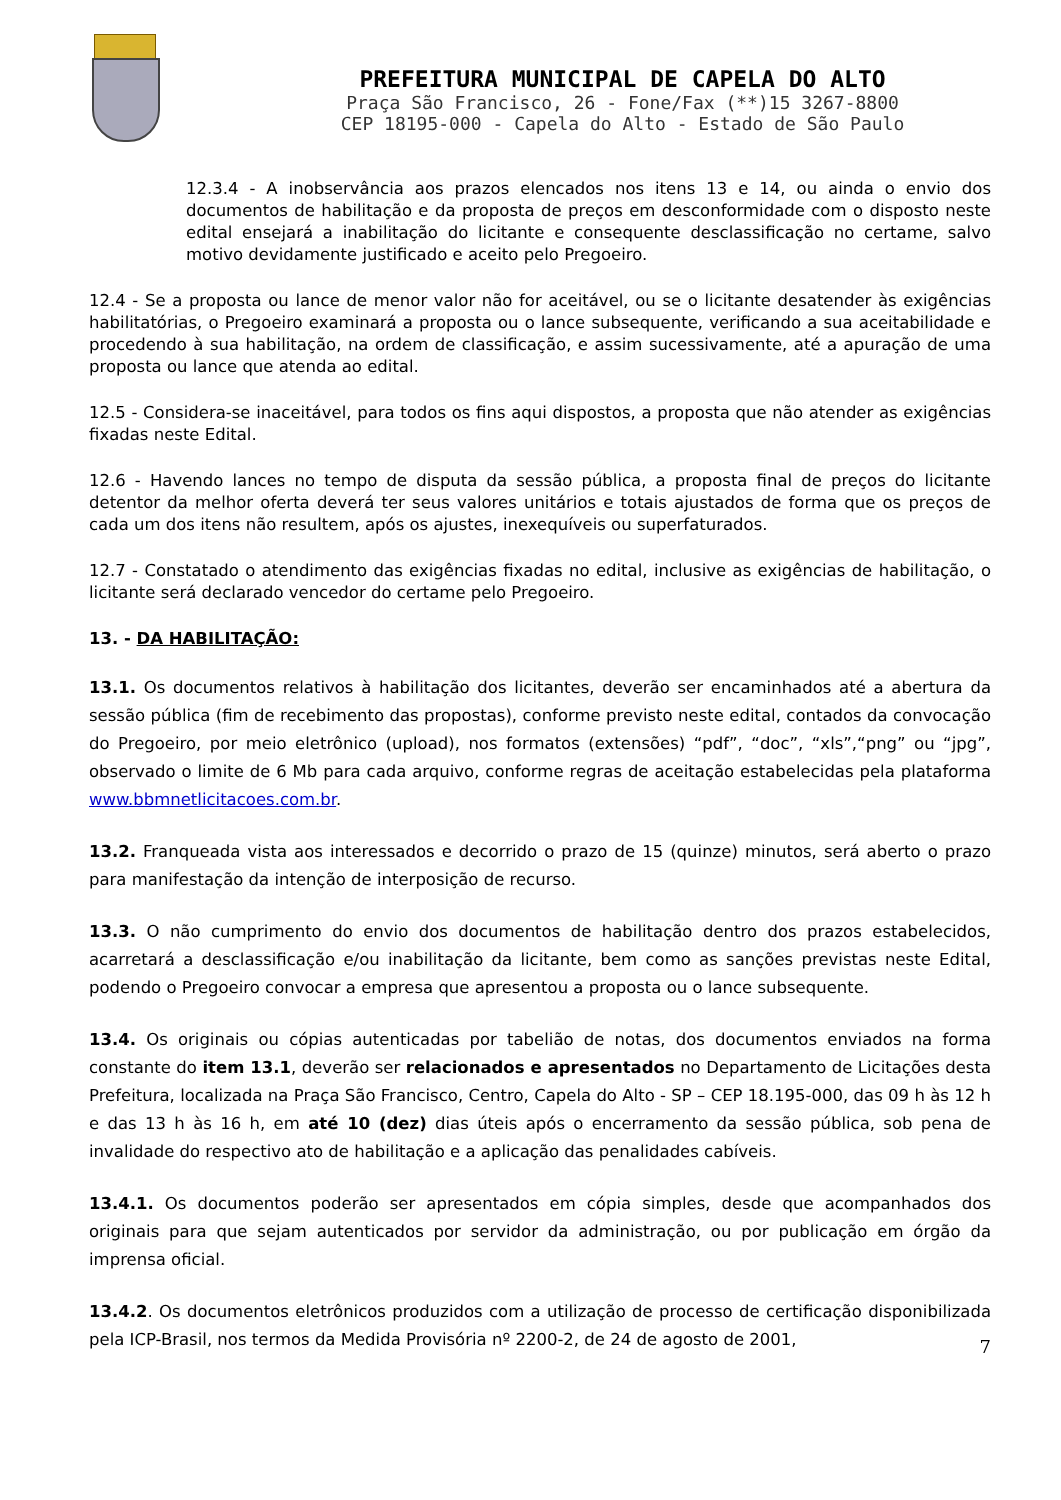PREFEITURA MUNICIPAL DE CAPELA DO ALTO
Praça São Francisco, 26 - Fone/Fax (**)15 3267-8800
CEP 18195-000 - Capela do Alto - Estado de São Paulo
12.3.4 - A inobservância aos prazos elencados nos itens 13 e 14, ou ainda o envio dos documentos de habilitação e da proposta de preços em desconformidade com o disposto neste edital ensejará a inabilitação do licitante e consequente desclassificação no certame, salvo motivo devidamente justificado e aceito pelo Pregoeiro.
12.4 - Se a proposta ou lance de menor valor não for aceitável, ou se o licitante desatender às exigências habilitatórias, o Pregoeiro examinará a proposta ou o lance subsequente, verificando a sua aceitabilidade e procedendo à sua habilitação, na ordem de classificação, e assim sucessivamente, até a apuração de uma proposta ou lance que atenda ao edital.
12.5 - Considera-se inaceitável, para todos os fins aqui dispostos, a proposta que não atender as exigências fixadas neste Edital.
12.6 - Havendo lances no tempo de disputa da sessão pública, a proposta final de preços do licitante detentor da melhor oferta deverá ter seus valores unitários e totais ajustados de forma que os preços de cada um dos itens não resultem, após os ajustes, inexequíveis ou superfaturados.
12.7 - Constatado o atendimento das exigências fixadas no edital, inclusive as exigências de habilitação, o licitante será declarado vencedor do certame pelo Pregoeiro.
13. - DA HABILITAÇÃO:
13.1. Os documentos relativos à habilitação dos licitantes, deverão ser encaminhados até a abertura da sessão pública (fim de recebimento das propostas), conforme previsto neste edital, contados da convocação do Pregoeiro, por meio eletrônico (upload), nos formatos (extensões) “pdf”, “doc”, “xls”,“png” ou “jpg”, observado o limite de 6 Mb para cada arquivo, conforme regras de aceitação estabelecidas pela plataforma www.bbmnetlicitacoes.com.br.
13.2. Franqueada vista aos interessados e decorrido o prazo de 15 (quinze) minutos, será aberto o prazo para manifestação da intenção de interposição de recurso.
13.3. O não cumprimento do envio dos documentos de habilitação dentro dos prazos estabelecidos, acarretará a desclassificação e/ou inabilitação da licitante, bem como as sanções previstas neste Edital, podendo o Pregoeiro convocar a empresa que apresentou a proposta ou o lance subsequente.
13.4. Os originais ou cópias autenticadas por tabelião de notas, dos documentos enviados na forma constante do item 13.1, deverão ser relacionados e apresentados no Departamento de Licitações desta Prefeitura, localizada na Praça São Francisco, Centro, Capela do Alto - SP – CEP 18.195-000, das 09 h às 12 h e das 13 h às 16 h, em até 10 (dez) dias úteis após o encerramento da sessão pública, sob pena de invalidade do respectivo ato de habilitação e a aplicação das penalidades cabíveis.
13.4.1. Os documentos poderão ser apresentados em cópia simples, desde que acompanhados dos originais para que sejam autenticados por servidor da administração, ou por publicação em órgão da imprensa oficial.
13.4.2. Os documentos eletrônicos produzidos com a utilização de processo de certificação disponibilizada pela ICP-Brasil, nos termos da Medida Provisória nº 2200-2, de 24 de agosto de 2001,
7